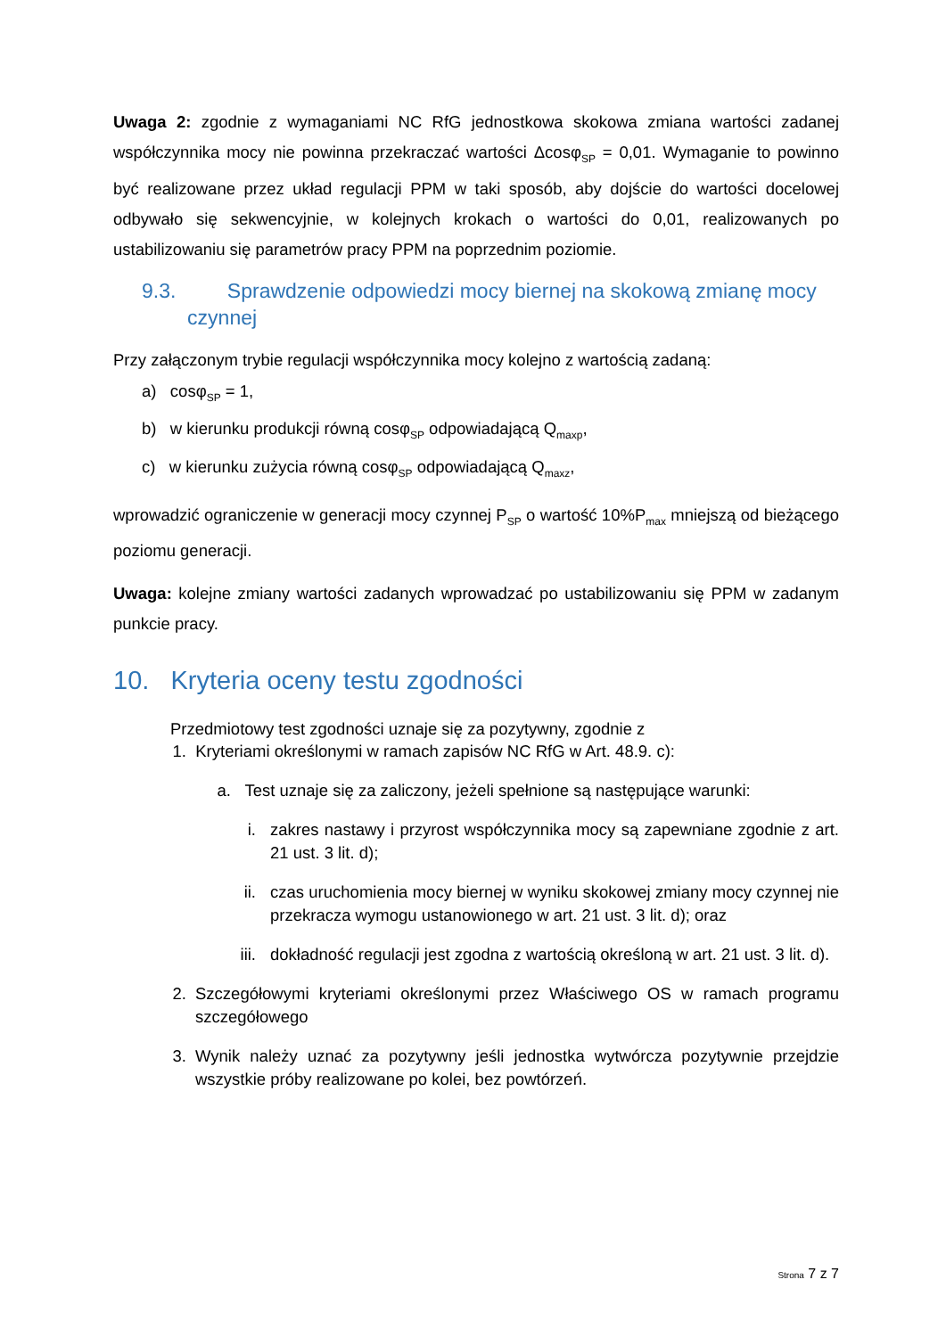Uwaga 2: zgodnie z wymaganiami NC RfG jednostkowa skokowa zmiana wartości zadanej współczynnika mocy nie powinna przekraczać wartości Δcosφ<sub>SP</sub> = 0,01. Wymaganie to powinno być realizowane przez układ regulacji PPM w taki sposób, aby dojście do wartości docelowej odbywało się sekwencyjnie, w kolejnych krokach o wartości do 0,01, realizowanych po ustabilizowaniu się parametrów pracy PPM na poprzednim poziomie.
9.3. Sprawdzenie odpowiedzi mocy biernej na skokową zmianę mocy
czynnej
Przy załączonym trybie regulacji współczynnika mocy kolejno z wartością zadaną:
a) cosφ<sub>SP</sub> = 1,
b) w kierunku produkcji równą cosφ<sub>SP</sub> odpowiadającą Q<sub>maxp</sub>,
c) w kierunku zużycia równą cosφ<sub>SP</sub> odpowiadającą Q<sub>maxz</sub>,
wprowadzić ograniczenie w generacji mocy czynnej P<sub>SP</sub> o wartość 10%P<sub>max</sub> mniejszą od bieżącego poziomu generacji.
Uwaga: kolejne zmiany wartości zadanych wprowadzać po ustabilizowaniu się PPM w zadanym punkcie pracy.
10. Kryteria oceny testu zgodności
Przedmiotowy test zgodności uznaje się za pozytywny, zgodnie z
1. Kryteriami określonymi w ramach zapisów NC RfG w Art. 48.9. c):
a. Test uznaje się za zaliczony, jeżeli spełnione są następujące warunki:
i. zakres nastawy i przyrost współczynnika mocy są zapewniane zgodnie z art. 21 ust. 3 lit. d);
ii. czas uruchomienia mocy biernej w wyniku skokowej zmiany mocy czynnej nie przekracza wymogu ustanowionego w art. 21 ust. 3 lit. d); oraz
iii. dokładność regulacji jest zgodna z wartością określoną w art. 21 ust. 3 lit. d).
2. Szczegółowymi kryteriami określonymi przez Właściwego OS w ramach programu szczegółowego
3. Wynik należy uznać za pozytywny jeśli jednostka wytwórcza pozytywnie przejdzie wszystkie próby realizowane po kolei, bez powtórzeń.
Strona 7 z 7